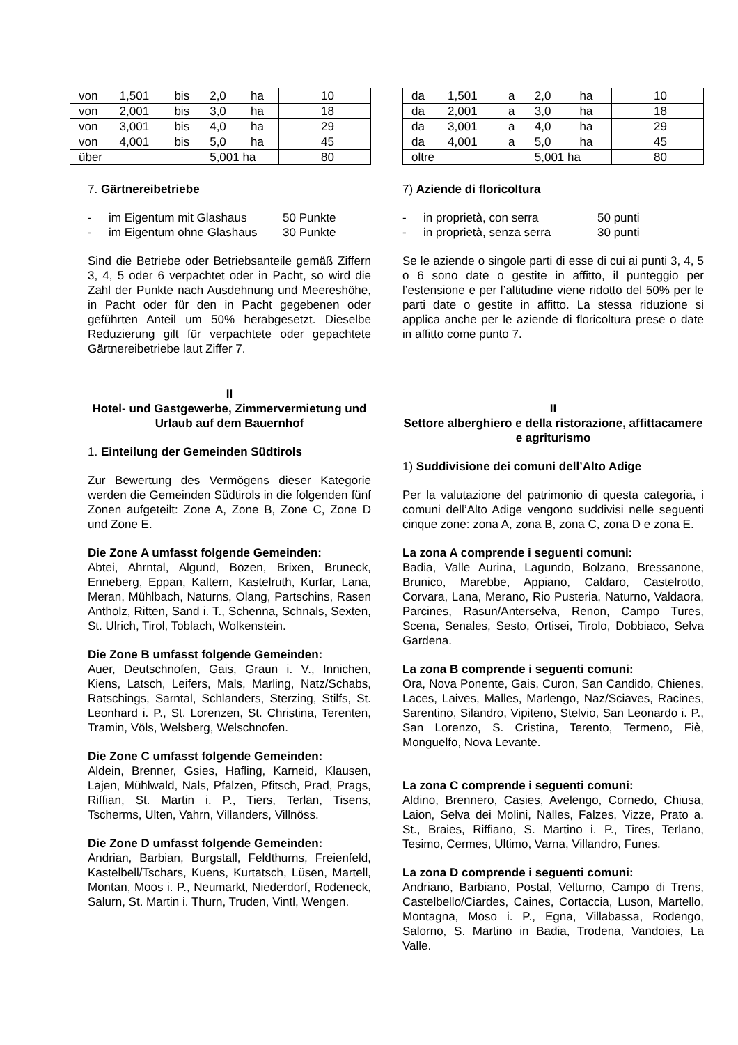| von | 1,501 | bis | 2,0 | ha | 10 |
| von | 2,001 | bis | 3,0 | ha | 18 |
| von | 3,001 | bis | 4,0 | ha | 29 |
| von | 4,001 | bis | 5,0 | ha | 45 |
| über | | | 5,001 ha | | 80 |
7. Gärtnereibetriebe
- im Eigentum mit Glashaus 50 Punkte
- im Eigentum ohne Glashaus 30 Punkte
Sind die Betriebe oder Betriebsanteile gemäß Ziffern 3, 4, 5 oder 6 verpachtet oder in Pacht, so wird die Zahl der Punkte nach Ausdehnung und Meereshöhe, in Pacht oder für den in Pacht gegebenen oder geführten Anteil um 50% herabgesetzt. Dieselbe Reduzierung gilt für verpachtete oder gepachtete Gärtnereibetriebe laut Ziffer 7.
II
Hotel- und Gastgewerbe, Zimmervermietung und Urlaub auf dem Bauernhof
1. Einteilung der Gemeinden Südtirols
Zur Bewertung des Vermögens dieser Kategorie werden die Gemeinden Südtirols in die folgenden fünf Zonen aufgeteilt: Zone A, Zone B, Zone C, Zone D und Zone E.
Die Zone A umfasst folgende Gemeinden:
Abtei, Ahrntal, Algund, Bozen, Brixen, Bruneck, Enneberg, Eppan, Kaltern, Kastelruth, Kurfar, Lana, Meran, Mühlbach, Naturns, Olang, Partschins, Rasen Antholz, Ritten, Sand i. T., Schenna, Schnals, Sexten, St. Ulrich, Tirol, Toblach, Wolkenstein.
Die Zone B umfasst folgende Gemeinden:
Auer, Deutschnofen, Gais, Graun i. V., Innichen, Kiens, Latsch, Leifers, Mals, Marling, Natz/Schabs, Ratschings, Sarntal, Schlanders, Sterzing, Stilfs, St. Leonhard i. P., St. Lorenzen, St. Christina, Terenten, Tramin, Völs, Welsberg, Welschnofen.
Die Zone C umfasst folgende Gemeinden:
Aldein, Brenner, Gsies, Hafling, Karneid, Klausen, Lajen, Mühlwald, Nals, Pfalzen, Pfitsch, Prad, Prags, Riffian, St. Martin i. P., Tiers, Terlan, Tisens, Tscherms, Ulten, Vahrn, Villanders, Villnöss.
Die Zone D umfasst folgende Gemeinden:
Andrian, Barbian, Burgstall, Feldthurns, Freienfeld, Kastelbell/Tschars, Kuens, Kurtatsch, Lüsen, Martell, Montan, Moos i. P., Neumarkt, Niederdorf, Rodeneck, Salurn, St. Martin i. Thurn, Truden, Vintl, Wengen.
| da | 1,501 | a | 2,0 | ha | 10 |
| da | 2,001 | a | 3,0 | ha | 18 |
| da | 3,001 | a | 4,0 | ha | 29 |
| da | 4,001 | a | 5,0 | ha | 45 |
| oltre | | | 5,001 ha | | 80 |
7) Aziende di floricoltura
- in proprietà, con serra 50 punti
- in proprietà, senza serra 30 punti
Se le aziende o singole parti di esse di cui ai punti 3, 4, 5 o 6 sono date o gestite in affitto, il punteggio per l’estensione e per l’altitudine viene ridotto del 50% per le parti date o gestite in affitto. La stessa riduzione si applica anche per le aziende di floricoltura prese o date in affitto come punto 7.
II
Settore alberghiero e della ristorazione, affittacamere e agriturismo
1) Suddivisione dei comuni dell’Alto Adige
Per la valutazione del patrimonio di questa categoria, i comuni dell’Alto Adige vengono suddivisi nelle seguenti cinque zone: zona A, zona B, zona C, zona D e zona E.
La zona A comprende i seguenti comuni:
Badia, Valle Aurina, Lagundo, Bolzano, Bressanone, Brunico, Marebbe, Appiano, Caldaro, Castelrotto, Corvara, Lana, Merano, Rio Pusteria, Naturno, Valdaora, Parcines, Rasun/Anterselva, Renon, Campo Tures, Scena, Senales, Sesto, Ortisei, Tirolo, Dobbiaco, Selva Gardena.
La zona B comprende i seguenti comuni:
Ora, Nova Ponente, Gais, Curon, San Candido, Chienes, Laces, Laives, Malles, Marlengo, Naz/Sciaves, Racines, Sarentino, Silandro, Vipiteno, Stelvio, San Leonardo i. P., San Lorenzo, S. Cristina, Terento, Termeno, Fiè, Monguelfo, Nova Levante.
La zona C comprende i seguenti comuni:
Aldino, Brennero, Casies, Avelengo, Cornedo, Chiusa, Laion, Selva dei Molini, Nalles, Falzes, Vizze, Prato a. St., Braies, Riffiano, S. Martino i. P., Tires, Terlano, Tesimo, Cermes, Ultimo, Varna, Villandro, Funes.
La zona D comprende i seguenti comuni:
Andriano, Barbiano, Postal, Velturno, Campo di Trens, Castelbello/Ciardes, Caines, Cortaccia, Luson, Martello, Montagna, Moso i. P., Egna, Villabassa, Rodengo, Salorno, S. Martino in Badia, Trodena, Vandoies, La Valle.